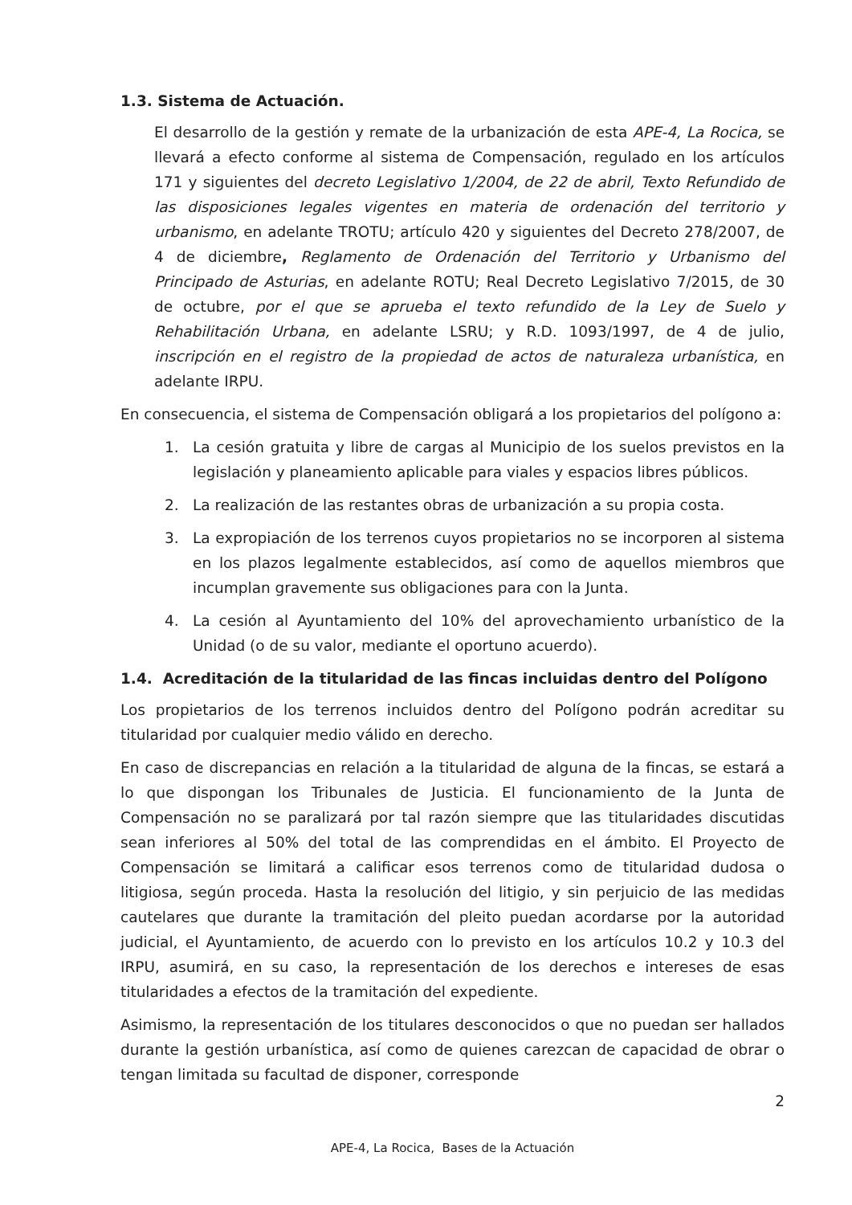1.3. Sistema de Actuación.
El desarrollo de la gestión y remate de la urbanización de esta APE-4, La Rocica, se llevará a efecto conforme al sistema de Compensación, regulado en los artículos 171 y siguientes del decreto Legislativo 1/2004, de 22 de abril, Texto Refundido de las disposiciones legales vigentes en materia de ordenación del territorio y urbanismo, en adelante TROTU; artículo 420 y siguientes del Decreto 278/2007, de 4 de diciembre, Reglamento de Ordenación del Territorio y Urbanismo del Principado de Asturias, en adelante ROTU; Real Decreto Legislativo 7/2015, de 30 de octubre, por el que se aprueba el texto refundido de la Ley de Suelo y Rehabilitación Urbana, en adelante LSRU; y R.D. 1093/1997, de 4 de julio, inscripción en el registro de la propiedad de actos de naturaleza urbanística, en adelante IRPU.
En consecuencia, el sistema de Compensación obligará a los propietarios del polígono a:
1. La cesión gratuita y libre de cargas al Municipio de los suelos previstos en la legislación y planeamiento aplicable para viales y espacios libres públicos.
2. La realización de las restantes obras de urbanización a su propia costa.
3. La expropiación de los terrenos cuyos propietarios no se incorporen al sistema en los plazos legalmente establecidos, así como de aquellos miembros que incumplan gravemente sus obligaciones para con la Junta.
4. La cesión al Ayuntamiento del 10% del aprovechamiento urbanístico de la Unidad (o de su valor, mediante el oportuno acuerdo).
1.4. Acreditación de la titularidad de las fincas incluidas dentro del Polígono
Los propietarios de los terrenos incluidos dentro del Polígono podrán acreditar su titularidad por cualquier medio válido en derecho.
En caso de discrepancias en relación a la titularidad de alguna de la fincas, se estará a lo que dispongan los Tribunales de Justicia. El funcionamiento de la Junta de Compensación no se paralizará por tal razón siempre que las titularidades discutidas sean inferiores al 50% del total de las comprendidas en el ámbito. El Proyecto de Compensación se limitará a calificar esos terrenos como de titularidad dudosa o litigiosa, según proceda. Hasta la resolución del litigio, y sin perjuicio de las medidas cautelares que durante la tramitación del pleito puedan acordarse por la autoridad judicial, el Ayuntamiento, de acuerdo con lo previsto en los artículos 10.2 y 10.3 del IRPU, asumirá, en su caso, la representación de los derechos e intereses de esas titularidades a efectos de la tramitación del expediente.
Asimismo, la representación de los titulares desconocidos o que no puedan ser hallados durante la gestión urbanística, así como de quienes carezcan de capacidad de obrar o tengan limitada su facultad de disponer, corresponde
2
APE-4, La Rocica, Bases de la Actuación